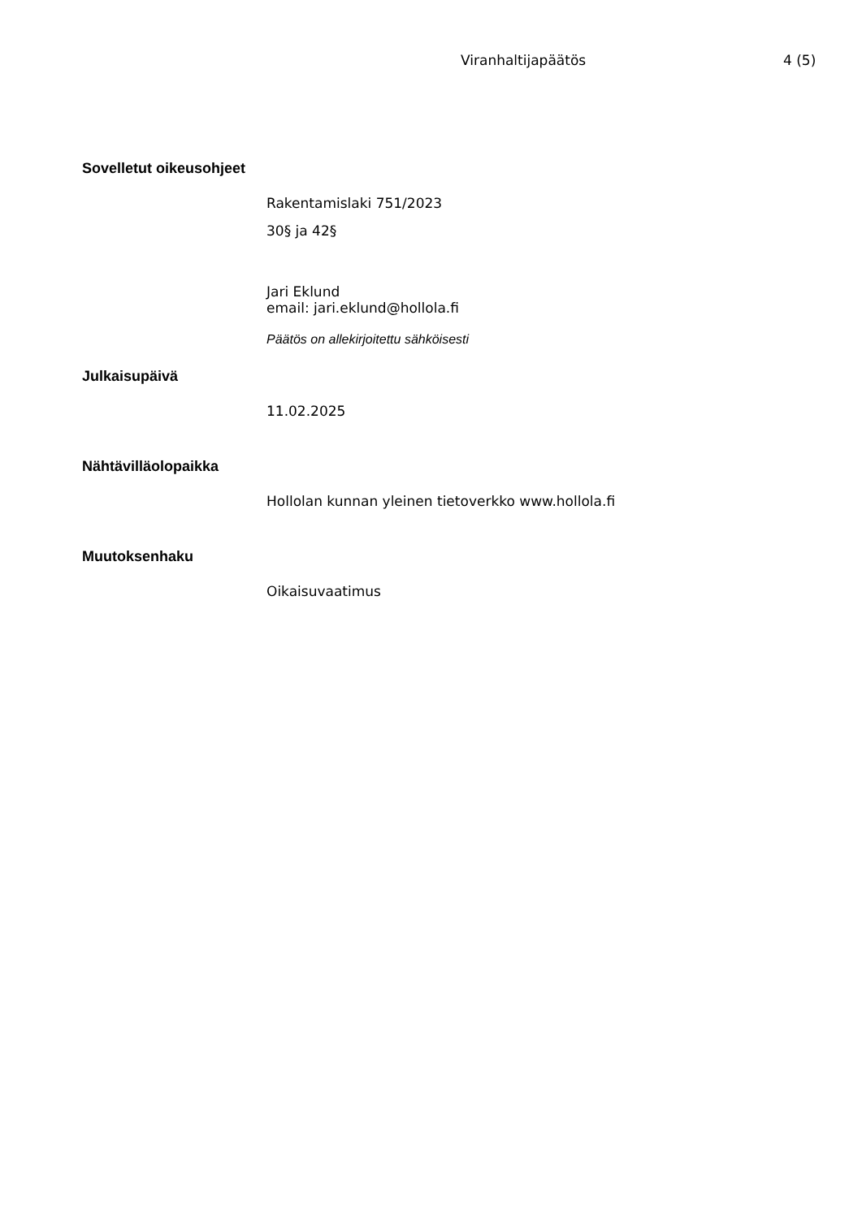Viranhaltijapäätös 4 (5)
Sovelletut oikeusohjeet
Rakentamislaki 751/2023
30§ ja 42§
Jari Eklund
email: jari.eklund@hollola.fi
Päätös on allekirjoitettu sähköisesti
Julkaisupäivä
11.02.2025
Nähtävilläolopaikka
Hollolan kunnan yleinen tietoverkko www.hollola.fi
Muutoksenhaku
Oikaisuvaatimus